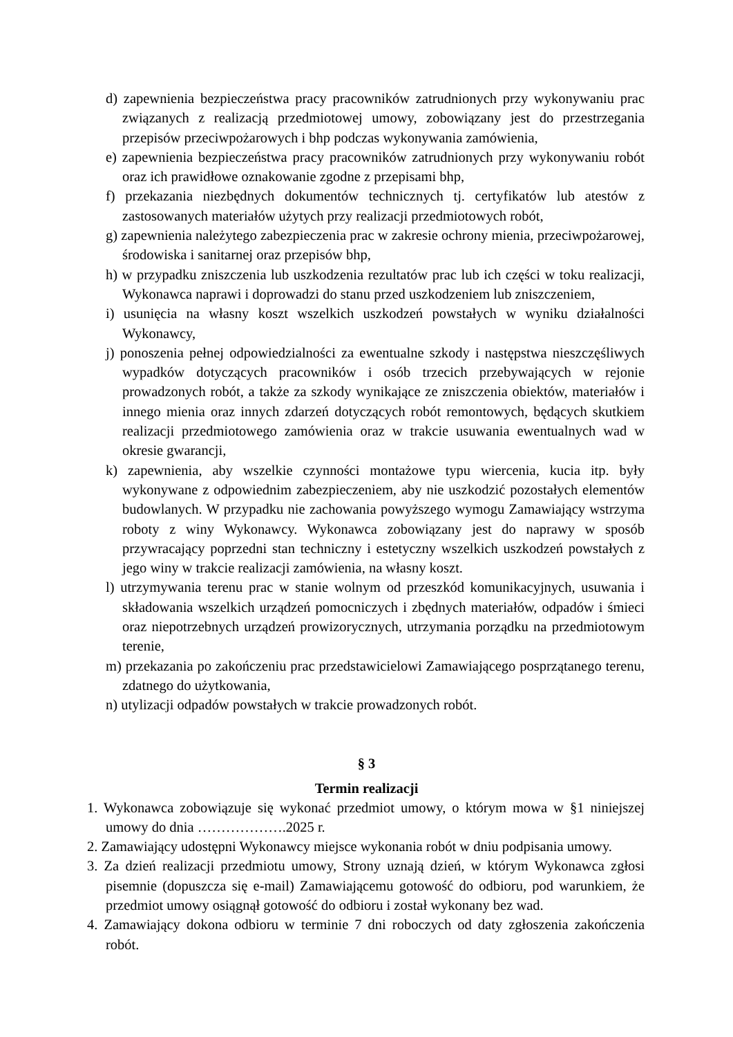d) zapewnienia bezpieczeństwa pracy pracowników zatrudnionych przy wykonywaniu prac związanych z realizacją przedmiotowej umowy, zobowiązany jest do przestrzegania przepisów przeciwpożarowych i bhp podczas wykonywania zamówienia,
e) zapewnienia bezpieczeństwa pracy pracowników zatrudnionych przy wykonywaniu robót oraz ich prawidłowe oznakowanie zgodne z przepisami bhp,
f) przekazania niezbędnych dokumentów technicznych tj. certyfikatów lub atestów z zastosowanych materiałów użytych przy realizacji przedmiotowych robót,
g) zapewnienia należytego zabezpieczenia prac w zakresie ochrony mienia, przeciwpożarowej, środowiska i sanitarnej oraz przepisów bhp,
h) w przypadku zniszczenia lub uszkodzenia rezultatów prac lub ich części w toku realizacji, Wykonawca naprawi i doprowadzi do stanu przed uszkodzeniem lub zniszczeniem,
i) usunięcia na własny koszt wszelkich uszkodzeń powstałych w wyniku działalności Wykonawcy,
j) ponoszenia pełnej odpowiedzialności za ewentualne szkody i następstwa nieszczęśliwych wypadków dotyczących pracowników i osób trzecich przebywających w rejonie prowadzonych robót, a także za szkody wynikające ze zniszczenia obiektów, materiałów i innego mienia oraz innych zdarzeń dotyczących robót remontowych, będących skutkiem realizacji przedmiotowego zamówienia oraz w trakcie usuwania ewentualnych wad w okresie gwarancji,
k) zapewnienia, aby wszelkie czynności montażowe typu wiercenia, kucia itp. były wykonywane z odpowiednim zabezpieczeniem, aby nie uszkodzić pozostałych elementów budowlanych. W przypadku nie zachowania powyższego wymogu Zamawiający wstrzyma roboty z winy Wykonawcy. Wykonawca zobowiązany jest do naprawy w sposób przywracający poprzedni stan techniczny i estetyczny wszelkich uszkodzeń powstałych z jego winy w trakcie realizacji zamówienia, na własny koszt.
l) utrzymywania terenu prac w stanie wolnym od przeszkód komunikacyjnych, usuwania i składowania wszelkich urządzeń pomocniczych i zbędnych materiałów, odpadów i śmieci oraz niepotrzebnych urządzeń prowizorycznych, utrzymania porządku na przedmiotowym terenie,
m) przekazania po zakończeniu prac przedstawicielowi Zamawiającego posprzątanego terenu, zdatnego do użytkowania,
n) utylizacji odpadów powstałych w trakcie prowadzonych robót.
§ 3
Termin realizacji
1. Wykonawca zobowiązuje się wykonać przedmiot umowy, o którym mowa w §1 niniejszej umowy do dnia ……………….2025 r.
2. Zamawiający udostępni Wykonawcy miejsce wykonania robót w dniu podpisania umowy.
3. Za dzień realizacji przedmiotu umowy, Strony uznają dzień, w którym Wykonawca zgłosi pisemnie (dopuszcza się e-mail) Zamawiającemu gotowość do odbioru, pod warunkiem, że przedmiot umowy osiągnął gotowość do odbioru i został wykonany bez wad.
4. Zamawiający dokona odbioru w terminie 7 dni roboczych od daty zgłoszenia zakończenia robót.